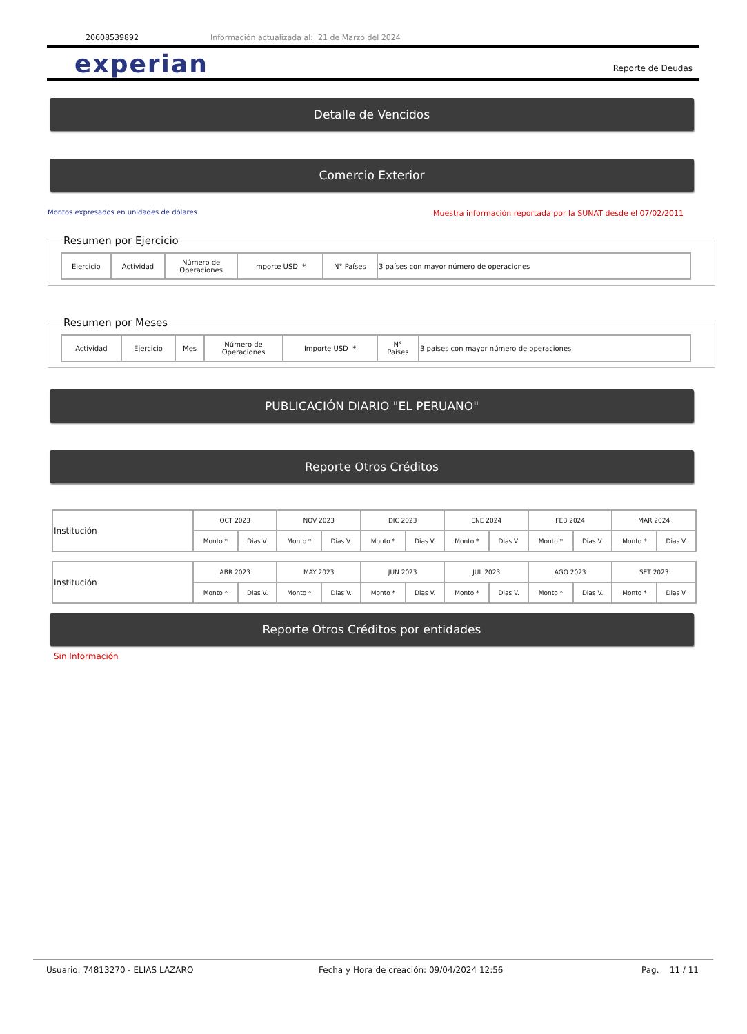20608539892 Información actualizada al: 21 de Marzo del 2024
experian Reporte de Deudas
Detalle de Vencidos
Comercio Exterior
Montos expresados en unidades de dólares
Muestra información reportada por la SUNAT desde el 07/02/2011
Resumen por Ejercicio
| Ejercicio | Actividad | Número de Operaciones | Importe USD * | N° Países | 3 países con mayor número de operaciones |
| --- | --- | --- | --- | --- | --- |
Resumen por Meses
| Actividad | Ejercicio | Mes | Número de Operaciones | Importe USD * | N° Países | 3 países con mayor número de operaciones |
| --- | --- | --- | --- | --- | --- | --- |
PUBLICACIÓN DIARIO "EL PERUANO"
Reporte Otros Créditos
| Institución | OCT 2023 | | NOV 2023 | | DIC 2023 | | ENE 2024 | | FEB 2024 | | MAR 2024 | |
| | Monto * | Dias V. | Monto * | Dias V. | Monto * | Dias V. | Monto * | Dias V. | Monto * | Dias V. | Monto * | Dias V. |
| Institución | ABR 2023 | | MAY 2023 | | JUN 2023 | | JUL 2023 | | AGO 2023 | | SET 2023 | |
| | Monto * | Dias V. | Monto * | Dias V. | Monto * | Dias V. | Monto * | Dias V. | Monto * | Dias V. | Monto * | Dias V. |
Reporte Otros Créditos por entidades
Sin Información
Usuario: 74813270 - ELIAS LAZARO Fecha y Hora de creación: 09/04/2024 12:56 Pag. 11 / 11